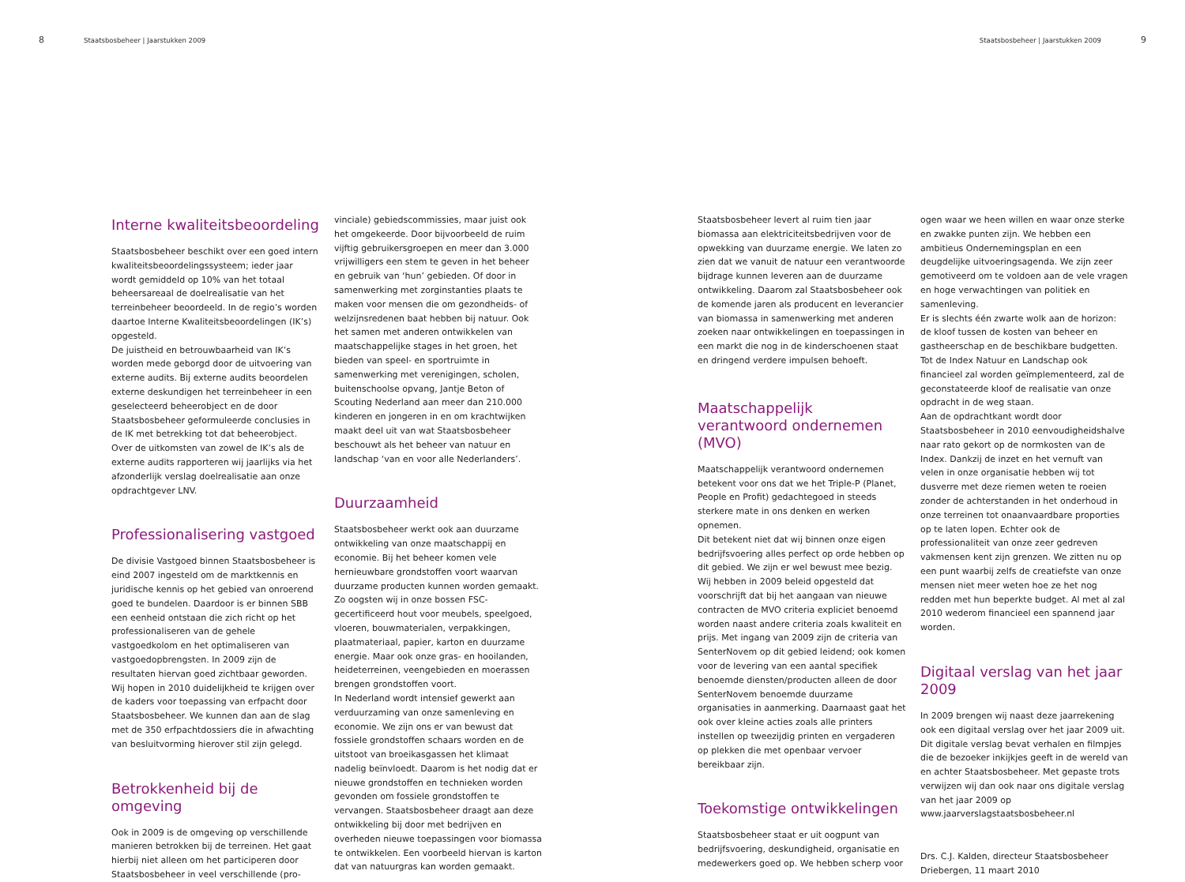8 Staatsbosbeheer | Jaarstukken 2009
Staatsbosbeheer | Jaarstukken 2009 9
Interne kwaliteitsbeoordeling
Staatsbosbeheer beschikt over een goed intern kwaliteitsbeoordelingssysteem; ieder jaar wordt gemiddeld op 10% van het totaal beheersareaal de doelrealisatie van het terreinbeheer beoordeeld. In de regio’s worden daartoe Interne Kwaliteitsbeoordelingen (IK’s) opgesteld.
De juistheid en betrouwbaarheid van IK’s worden mede geborgd door de uitvoering van externe audits. Bij externe audits beoordelen externe deskundigen het terreinbeheer in een geselecteerd beheerobject en de door Staatsbosbeheer geformuleerde conclusies in de IK met betrekking tot dat beheerobject. Over de uitkomsten van zowel de IK’s als de externe audits rapporteren wij jaarlijks via het afzonderlijk verslag doelrealisatie aan onze opdrachtgever LNV.
Professionalisering vastgoed
De divisie Vastgoed binnen Staatsbosbeheer is eind 2007 ingesteld om de marktkennis en juridische kennis op het gebied van onroerend goed te bundelen. Daardoor is er binnen SBB een eenheid ontstaan die zich richt op het professionaliseren van de gehele vastgoedkolom en het optimaliseren van vastgoedopbrengsten. In 2009 zijn de resultaten hiervan goed zichtbaar geworden. Wij hopen in 2010 duidelijkheid te krijgen over de kaders voor toepassing van erfpacht door Staatsbosbeheer. We kunnen dan aan de slag met de 350 erfpachtdossiers die in afwachting van besluitvorming hierover stil zijn gelegd.
Betrokkenheid bij de omgeving
Ook in 2009 is de omgeving op verschillende manieren betrokken bij de terreinen. Het gaat hierbij niet alleen om het participeren door Staatsbosbeheer in veel verschillende (pro-
vinciale) gebiedscommissies, maar juist ook het omgekeerde. Door bijvoorbeeld de ruim vijftig gebruikersgroepen en meer dan 3.000 vrijwilligers een stem te geven in het beheer en gebruik van ‘hun’ gebieden. Of door in samenwerking met zorginstanties plaats te maken voor mensen die om gezondheids- of welzijnsredenen baat hebben bij natuur. Ook het samen met anderen ontwikkelen van maatschappelijke stages in het groen, het bieden van speel- en sportruimte in samenwerking met verenigingen, scholen, buitenschoolse opvang, Jantje Beton of Scouting Nederland aan meer dan 210.000 kinderen en jongeren in en om krachtwijken maakt deel uit van wat Staatsbosbeheer beschouwt als het beheer van natuur en landschap ‘van en voor alle Nederlanders’.
Duurzaamheid
Staatsbosbeheer werkt ook aan duurzame ontwikkeling van onze maatschappij en economie. Bij het beheer komen vele hernieuwbare grondstoffen voort waarvan duurzame producten kunnen worden gemaakt. Zo oogsten wij in onze bossen FSC-gecertificeerd hout voor meubels, speelgoed, vloeren, bouwmaterialen, verpakkingen, plaatmateriaal, papier, karton en duurzame energie. Maar ook onze gras- en hooilanden, heideterreinen, veengebieden en moerassen brengen grondstoffen voort.
In Nederland wordt intensief gewerkt aan verduurzaming van onze samenleving en economie. We zijn ons er van bewust dat fossiele grondstoffen schaars worden en de uitstoot van broeikasgassen het klimaat nadelig beïnvloedt. Daarom is het nodig dat er nieuwe grondstoffen en technieken worden gevonden om fossiele grondstoffen te vervangen. Staatsbosbeheer draagt aan deze ontwikkeling bij door met bedrijven en overheden nieuwe toepassingen voor biomassa te ontwikkelen. Een voorbeeld hiervan is karton dat van natuurgras kan worden gemaakt.
Staatsbosbeheer levert al ruim tien jaar biomassa aan elektriciteitsbedrijven voor de opwekking van duurzame energie. We laten zo zien dat we vanuit de natuur een verantwoorde bijdrage kunnen leveren aan de duurzame ontwikkeling. Daarom zal Staatsbosbeheer ook de komende jaren als producent en leverancier van biomassa in samenwerking met anderen zoeken naar ontwikkelingen en toepassingen in een markt die nog in de kinderschoenen staat en dringend verdere impulsen behoeft.
Maatschappelijk verantwoord ondernemen (MVO)
Maatschappelijk verantwoord ondernemen betekent voor ons dat we het Triple-P (Planet, People en Profit) gedachtegoed in steeds sterkere mate in ons denken en werken opnemen.
Dit betekent niet dat wij binnen onze eigen bedrijfsvoering alles perfect op orde hebben op dit gebied. We zijn er wel bewust mee bezig. Wij hebben in 2009 beleid opgesteld dat voorschrijft dat bij het aangaan van nieuwe contracten de MVO criteria expliciet benoemd worden naast andere criteria zoals kwaliteit en prijs. Met ingang van 2009 zijn de criteria van SenterNovem op dit gebied leidend; ook komen voor de levering van een aantal specifiek benoemde diensten/producten alleen de door SenterNovem benoemde duurzame organisaties in aanmerking. Daarnaast gaat het ook over kleine acties zoals alle printers instellen op tweezijdig printen en vergaderen op plekken die met openbaar vervoer bereikbaar zijn.
Toekomstige ontwikkelingen
Staatsbosbeheer staat er uit oogpunt van bedrijfsvoering, deskundigheid, organisatie en medewerkers goed op. We hebben scherp voor
ogen waar we heen willen en waar onze sterke en zwakke punten zijn. We hebben een ambitieus Ondernemingsplan en een deugdelijke uitvoeringsagenda. We zijn zeer gemotiveerd om te voldoen aan de vele vragen en hoge verwachtingen van politiek en samenleving.
Er is slechts één zwarte wolk aan de horizon: de kloof tussen de kosten van beheer en gastheerschap en de beschikbare budgetten. Tot de Index Natuur en Landschap ook financieel zal worden geïmplementeerd, zal de geconstateerde kloof de realisatie van onze opdracht in de weg staan.
Aan de opdrachtkant wordt door Staatsbosbeheer in 2010 eenvoudigheidshalve naar rato gekort op de normkosten van de Index. Dankzij de inzet en het vernuft van velen in onze organisatie hebben wij tot dusverre met deze riemen weten te roeien zonder de achterstanden in het onderhoud in onze terreinen tot onaanvaardbare proporties op te laten lopen. Echter ook de professionaliteit van onze zeer gedreven vakmensen kent zijn grenzen. We zitten nu op een punt waarbij zelfs de creatiefste van onze mensen niet meer weten hoe ze het nog redden met hun beperkte budget. Al met al zal 2010 wederom financieel een spannend jaar worden.
Digitaal verslag van het jaar 2009
In 2009 brengen wij naast deze jaarrekening ook een digitaal verslag over het jaar 2009 uit. Dit digitale verslag bevat verhalen en filmpjes die de bezoeker inkijkjes geeft in de wereld van en achter Staatsbosbeheer. Met gepaste trots verwijzen wij dan ook naar ons digitale verslag van het jaar 2009 op www.jaarverslagstaatsbosbeheer.nl
Drs. C.J. Kalden, directeur Staatsbosbeheer
Driebergen, 11 maart 2010